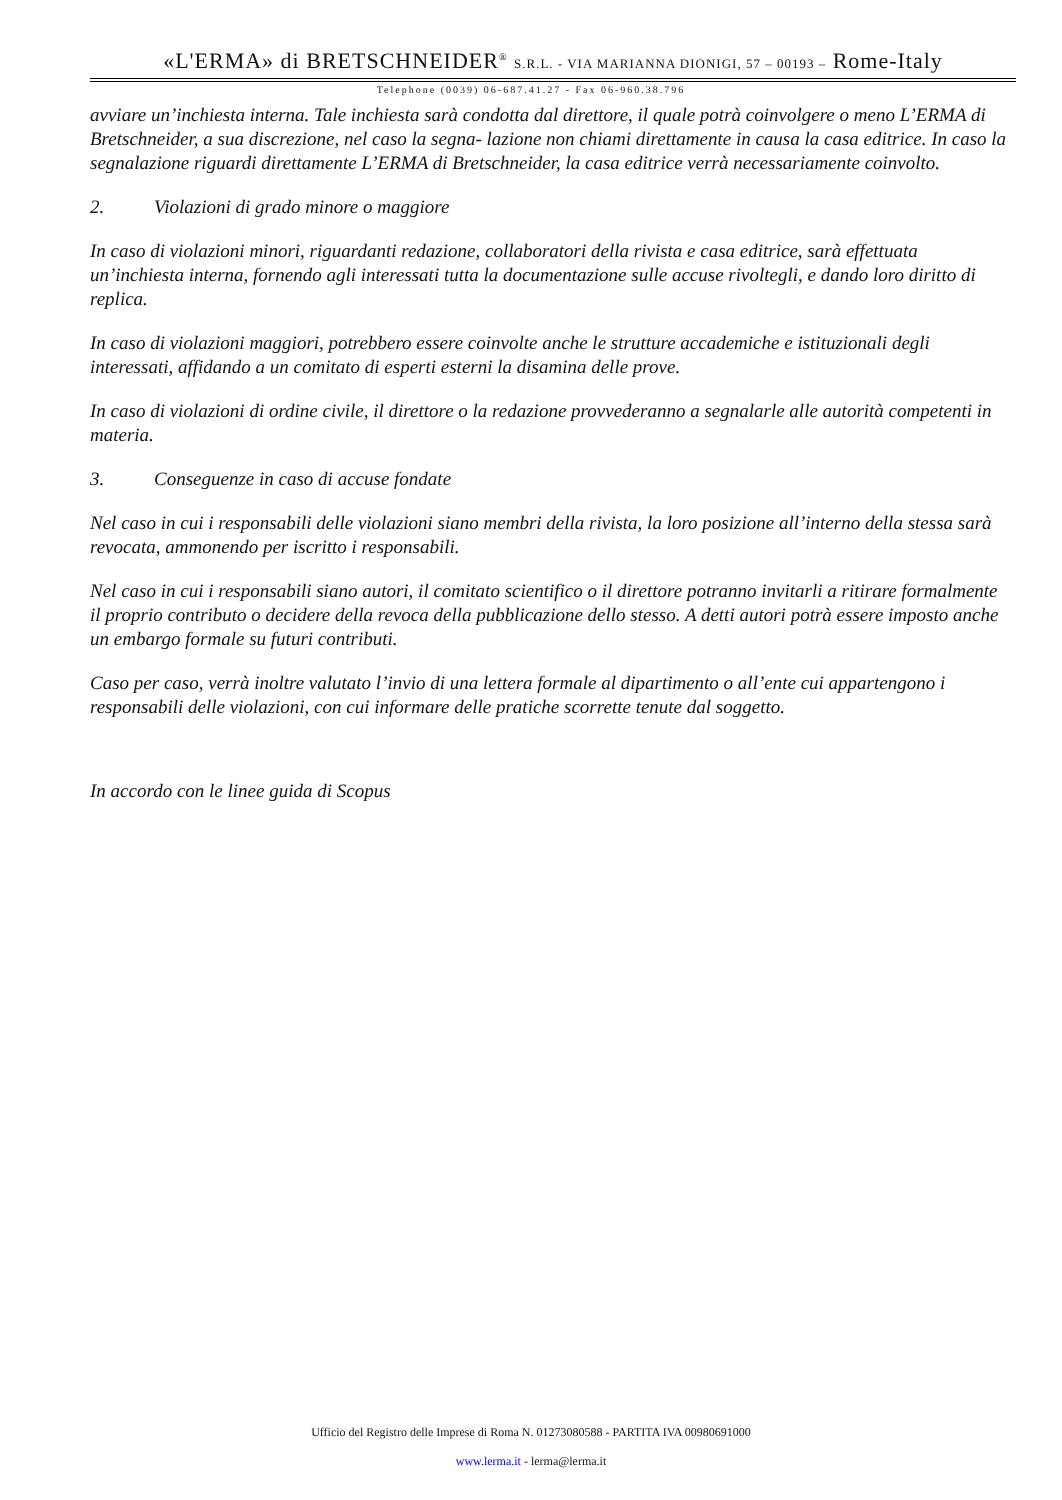«L'ERMA» di BRETSCHNEIDER<sup>®</sup> S.R.L. - VIA MARIANNA DIONIGI, 57 – 00193 – Rome-Italy
Telephone (0039) 06-687.41.27 - Fax 06-960.38.796
avviare un’inchiesta interna. Tale inchiesta sarà condotta dal direttore, il quale potrà coinvolgere o meno L’ERMA di Bretschneider, a sua discrezione, nel caso la segna- lazione non chiami direttamente in causa la casa editrice. In caso la segnalazione riguardi direttamente L’ERMA di Bretschneider, la casa editrice verrà necessariamente coinvolto.
2. Violazioni di grado minore o maggiore
In caso di violazioni minori, riguardanti redazione, collaboratori della rivista e casa editrice, sarà effettuata un’inchiesta interna, fornendo agli interessati tutta la documentazione sulle accuse rivoltegli, e dando loro diritto di replica.
In caso di violazioni maggiori, potrebbero essere coinvolte anche le strutture accademiche e istituzionali degli interessati, affidando a un comitato di esperti esterni la disamina delle prove.
In caso di violazioni di ordine civile, il direttore o la redazione provvederanno a segnalarle alle autorità competenti in materia.
3. Conseguenze in caso di accuse fondate
Nel caso in cui i responsabili delle violazioni siano membri della rivista, la loro posizione all’interno della stessa sarà revocata, ammonendo per iscritto i responsabili.
Nel caso in cui i responsabili siano autori, il comitato scientifico o il direttore potranno invitarli a ritirare formalmente il proprio contributo o decidere della revoca della pubblicazione dello stesso. A detti autori potrà essere imposto anche un embargo formale su futuri contributi.
Caso per caso, verrà inoltre valutato l’invio di una lettera formale al dipartimento o all’ente cui appartengono i responsabili delle violazioni, con cui informare delle pratiche scorrette tenute dal soggetto.
In accordo con le linee guida di Scopus
Ufficio del Registro delle Imprese di Roma N. 01273080588 - PARTITA IVA 00980691000
www.lerma.it - lerma@lerma.it